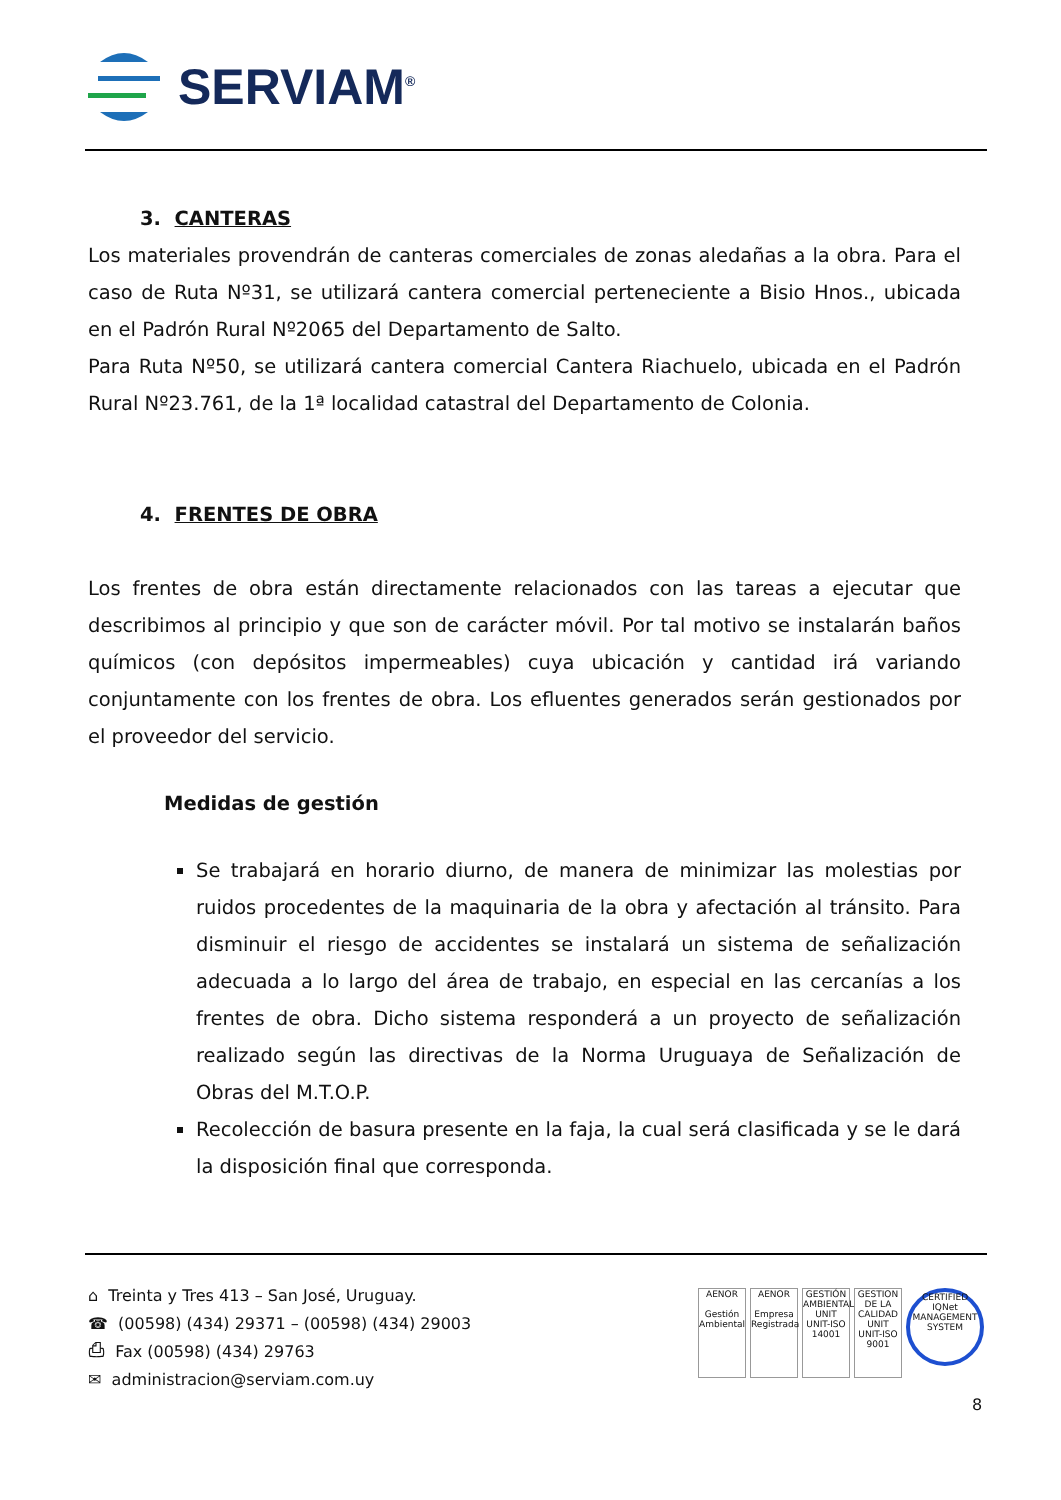SERVIAM<sup>®</sup>
3. CANTERAS
Los materiales provendrán de canteras comerciales de zonas aledañas a la obra. Para el caso de Ruta Nº31, se utilizará cantera comercial perteneciente a Bisio Hnos., ubicada en el Padrón Rural Nº2065 del Departamento de Salto.
Para Ruta Nº50, se utilizará cantera comercial Cantera Riachuelo, ubicada en el Padrón Rural Nº23.761, de la 1ª localidad catastral del Departamento de Colonia.
4. FRENTES DE OBRA
Los frentes de obra están directamente relacionados con las tareas a ejecutar que describimos al principio y que son de carácter móvil. Por tal motivo se instalarán baños químicos (con depósitos impermeables) cuya ubicación y cantidad irá variando conjuntamente con los frentes de obra. Los efluentes generados serán gestionados por el proveedor del servicio.
Medidas de gestión
Se trabajará en horario diurno, de manera de minimizar las molestias por ruidos procedentes de la maquinaria de la obra y afectación al tránsito. Para disminuir el riesgo de accidentes se instalará un sistema de señalización adecuada a lo largo del área de trabajo, en especial en las cercanías a los frentes de obra. Dicho sistema responderá a un proyecto de señalización realizado según las directivas de la Norma Uruguaya de Señalización de Obras del M.T.O.P.
Recolección de basura presente en la faja, la cual será clasificada y se le dará la disposición final que corresponda.
⌂ Treinta y Tres 413 – San José, Uruguay.
☎ (00598) (434) 29371 – (00598) (434) 29003
⎙ Fax (00598) (434) 29763
✉ administracion@serviam.com.uy
AENOR
Gestión Ambiental
AENOR
Empresa Registrada
GESTIÓN AMBIENTAL
UNIT
UNIT-ISO 14001
GESTION DE LA CALIDAD
UNIT
UNIT-ISO 9001
CERTIFIED
IQNet
MANAGEMENT SYSTEM
8